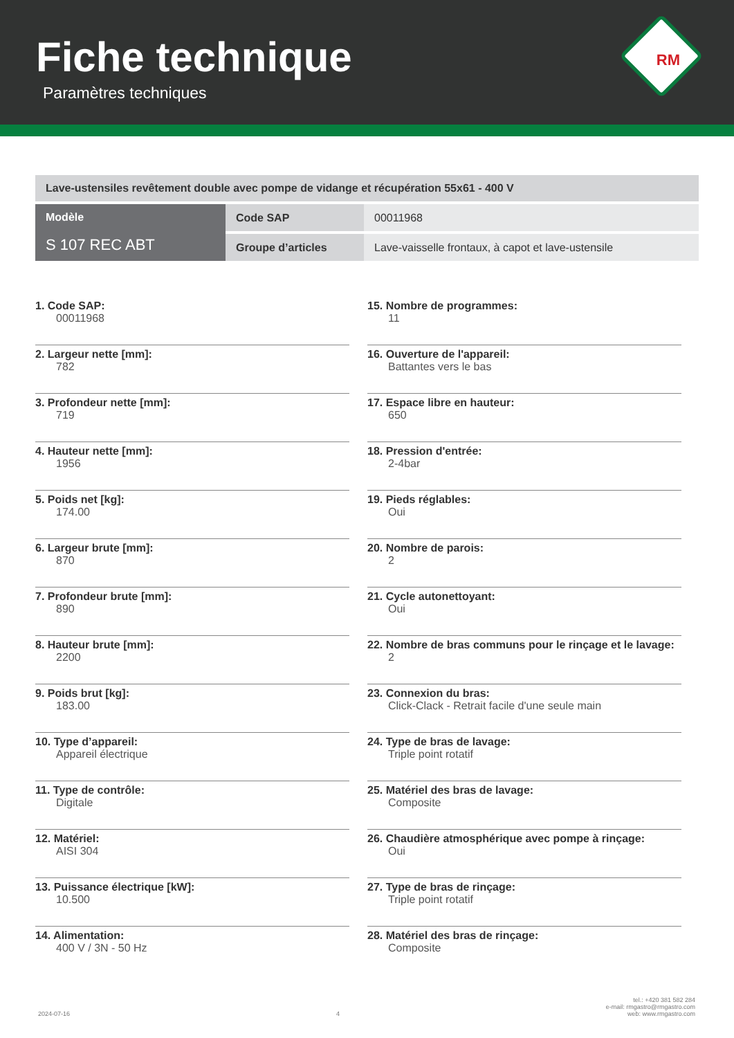Fiche technique
Paramètres techniques
RM
| Lave-ustensiles revêtement double avec pompe de vidange et récupération 55x61 - 400 V | | |
| Modèle S 107 REC ABT | Code SAP | 00011968 |
| | Groupe d’articles | Lave-vaisselle frontaux, à capot et lave-ustensile |
1. Code SAP:
00011968
2. Largeur nette [mm]:
782
3. Profondeur nette [mm]:
719
4. Hauteur nette [mm]:
1956
5. Poids net [kg]:
174.00
6. Largeur brute [mm]:
870
7. Profondeur brute [mm]:
890
8. Hauteur brute [mm]:
2200
9. Poids brut [kg]:
183.00
10. Type d’appareil:
Appareil électrique
11. Type de contrôle:
Digitale
12. Matériel:
AISI 304
13. Puissance électrique [kW]:
10.500
14. Alimentation:
400 V / 3N - 50 Hz
15. Nombre de programmes:
11
16. Ouverture de l'appareil:
Battantes vers le bas
17. Espace libre en hauteur:
650
18. Pression d'entrée:
2-4bar
19. Pieds réglables:
Oui
20. Nombre de parois:
2
21. Cycle autonettoyant:
Oui
22. Nombre de bras communs pour le rinçage et le lavage:
2
23. Connexion du bras:
Click-Clack - Retrait facile d'une seule main
24. Type de bras de lavage:
Triple point rotatif
25. Matériel des bras de lavage:
Composite
26. Chaudière atmosphérique avec pompe à rinçage:
Oui
27. Type de bras de rinçage:
Triple point rotatif
28. Matériel des bras de rinçage:
Composite
2024-07-16 4 tel.: +420 381 582 284
e-mail: rmgastro@rmgastro.com
web: www.rmgastro.com